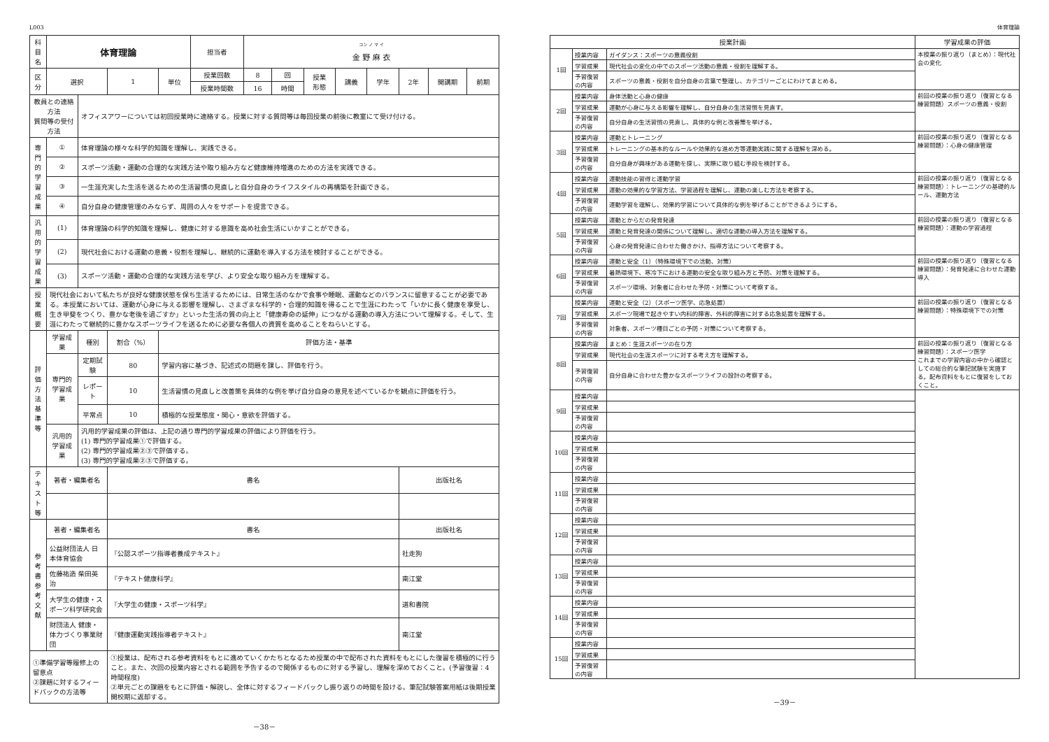L003
| 科目名 | 体育理論 | | | | 担当者 | <sup>コン ノ マ イ</sup> 金 野 麻 衣 | | | | | | | |
| 区 分 | 選択 | | 1 | 単位 | 授業回数 | 8 | 回 | 授業 形態 | 講義 | 学年 | 2年 | 開講期 | 前期 |
| | | | | | 授業時間数 | 16 | 時間 | | | | | | |
| 教員との連絡方法 質問等の受付方法 | | オフィスアワーについては初回授業時に連絡する。授業に対する質問等は毎回授業の前後に教室にて受け付ける。 | | | | | | | | | | | |
| 専門的 学習成果 | ① | 体育理論の様々な科学的知識を理解し、実践できる。 | | | | | | | | | | | |
| | ② | スポーツ活動・運動の合理的な実践方法や取り組み方など健康維持増進のための方法を実践できる。 | | | | | | | | | | | |
| | ③ | 一生涯充実した生活を送るための生活習慣の見直しと自分自身のライフスタイルの再構築を計画できる。 | | | | | | | | | | | |
| | ④ | 自分自身の健康管理のみならず、周囲の人々をサポートを提言できる。 | | | | | | | | | | | |
| 汎用的 学習成果 | (1) | 体育理論の科学的知識を理解し、健康に対する意識を高め社会生活にいかすことができる。 | | | | | | | | | | | |
| | (2) | 現代社会における運動の意義・役割を理解し、継続的に運動を導入する方法を検討することができる。 | | | | | | | | | | | |
| | (3) | スポーツ活動・運動の合理的な実践方法を学び、より安全な取り組み方を理解する。 | | | | | | | | | | | |
| 授業概要 | 現代社会において私たちが良好な健康状態を保ち生活するためには、日常生活のなかで食事や睡眠、運動などのバランスに留意することが必要である。本授業においては、運動が心身に与える影響を理解し、さまざまな科学的・合理的知識を得ることで生涯にわたって「いかに長く健康を享受し、生き甲斐をつくり、豊かな老後を過ごすか」といった生活の質の向上と「健康寿命の延伸」につながる運動の導入方法について理解する。そして、生涯にわたって継続的に豊かなスポーツライフを送るために必要な各個人の資質を高めることをねらいとする。 | | | | | | | | | | | | |
| 評価方法 基準等 | 学習成果 | 種別 | 割合（%） | 評価方法・基準 | | | | | | | | | |
| | 専門的 学習成果 | 定期試験 | 80 | 学習内容に基づき、記述式の問題を課し、評価を行う。 | | | | | | | | | |
| | | レポート | 10 | 生活習慣の見直しと改善策を具体的な例を挙げ自分自身の意見を述べているかを観点に評価を行う。 | | | | | | | | | |
| | | 平常点 | 10 | 積極的な授業態度・関心・意欲を評価する。 | | | | | | | | | |
| | 汎用的 学習成果 | 汎用的学習成果の評価は、上記の通り専門的学習成果の評価により評価を行う。 (1) 専門的学習成果①で評価する。 (2) 専門的学習成果②③で評価する。 (3) 専門的学習成果②③で評価する。 | | | | | | | | | | | |
| テキスト 等 | 著者・編集者名 | | 書名 | | | | | | | | 出版社名 | | |
| 参考書 参考文献 | 著者・編集者名 | | 書名 | | | | | | | | 出版社名 | | |
| | 公益財団法人 日本体育協会 | | 『公認スポーツ指導者養成テキスト』 | | | | | | | | 社走狗 | | |
| | 佐藤祐造 柴田英治 | | 『テキスト健康科学』 | | | | | | | | 南江堂 | | |
| | 大学生の健康・スポーツ科学研究会 | | 『大学生の健康・スポーツ科学』 | | | | | | | | 道和書院 | | |
| | 財団法人 健康・体力づくり事業財団 | | 『健康運動実践指導者テキスト』 | | | | | | | | 南江堂 | | |
| ①準備学習等履修上の留意点 ②課題に対するフィードバックの方法等 | | | ①授業は、配布される参考資料をもとに進めていくかたちとなるため授業の中で配布された資料をもとにした復習を積極的に行うこと。また、次回の授業内容とされる範囲を予告するので関係するものに対する予習し、理解を深めておくこと。(予習復習：4時間程度) ②単元ごとの課題をもとに評価・解説し、全体に対するフィードバックし振り返りの時間を設ける。筆記試験答案用紙は後期授業開校期に返却する。 | | | | | | | | | | |
－38－
体育理論
| 授業計画 | | | 学習成果の評価 |
| --- | --- | --- | --- |
| 1回 | 授業内容 | ガイダンス：スポーツの意義役割 | 本授業の振り返り（まとめ）：現代社会の変化 |
| | 学習成果 | 現代社会の変化の中でのスポーツ活動の意義・役割を理解する。 | |
| | 予習復習の内容 | スポーツの意義・役割を自分自身の言葉で整理し、カテゴリーごとにわけてまとめる。 | |
| 2回 | 授業内容 | 身体活動と心身の健康 | 前回の授業の振り返り（復習となる練習問題）スポーツの意義・役割 |
| | 学習成果 | 運動が心身に与える影響を理解し、自分自身の生活習慣を見直す。 | |
| | 予習復習の内容 | 自分自身の生活習慣の見直し、具体的な例と改善策を挙げる。 | |
| 3回 | 授業内容 | 運動とトレーニング | 前回の授業の振り返り（復習となる練習問題）：心身の健康管理 |
| | 学習成果 | トレーニングの基本的なルールや効果的な進め方等運動実践に関する理解を深める。 | |
| | 予習復習の内容 | 自分自身が興味がある運動を探し、実際に取り組む手段を検討する。 | |
| 4回 | 授業内容 | 運動技能の習得と運動学習 | 前回の授業の振り返り（復習となる練習問題）：トレーニングの基礎的ルール、運動方法 |
| | 学習成果 | 運動の効果的な学習方法、学習過程を理解し、運動の楽しむ方法を考察する。 | |
| | 予習復習の内容 | 運動学習を理解し、効果的学習について具体的な例を挙げることができるようにする。 | |
| 5回 | 授業内容 | 運動とからだの発育発達 | 前回の授業の振り返り（復習となる練習問題）：運動の学習過程 |
| | 学習成果 | 運動と発育発達の関係について理解し、適切な運動の導入方法を理解する。 | |
| | 予習復習の内容 | 心身の発育発達に合わせた働きかけ、指導方法について考察する。 | |
| 6回 | 授業内容 | 運動と安全（1）（特殊環境下での活動、対策） | 前回の授業の振り返り（復習となる練習問題）：発育発達に合わせた運動導入 |
| | 学習成果 | 暑熱環境下、寒冷下における運動の安全な取り組み方と予防、対策を理解する。 | |
| | 予習復習の内容 | スポーツ環境、対象者に合わせた予防・対策について考察する。 | |
| 7回 | 授業内容 | 運動と安全（2）（スポーツ医学、応急処置） | 前回の授業の振り返り（復習となる練習問題）：特殊環境下での対策 |
| | 学習成果 | スポーツ現場で起きやすい内科的障害、外科的障害に対する応急処置を理解する。 | |
| | 予習復習の内容 | 対象者、スポーツ種目ごとの予防・対策について考察する。 | |
| 8回 | 授業内容 | まとめ：生涯スポーツの在り方 | 前回の授業の振り返り（復習となる練習問題）：スポーツ医学 これまでの学習内容の中から確認としての総合的な筆記試験を実施する。配布資料をもとに復習をしておくこと。 |
| | 学習成果 | 現代社会の生涯スポーツに対する考え方を理解する。 | |
| | 予習復習の内容 | 自分自身に合わせた豊かなスポーツライフの設計の考察する。 | |
| 9回 | 授業内容 | | |
| | 学習成果 | | |
| | 予習復習の内容 | | |
| 10回 | 授業内容 | | |
| | 学習成果 | | |
| | 予習復習の内容 | | |
| 11回 | 授業内容 | | |
| | 学習成果 | | |
| | 予習復習の内容 | | |
| 12回 | 授業内容 | | |
| | 学習成果 | | |
| | 予習復習の内容 | | |
| 13回 | 授業内容 | | |
| | 学習成果 | | |
| | 予習復習の内容 | | |
| 14回 | 授業内容 | | |
| | 学習成果 | | |
| | 予習復習の内容 | | |
| 15回 | 授業内容 | | |
| | 学習成果 | | |
| | 予習復習の内容 | | |
－39－